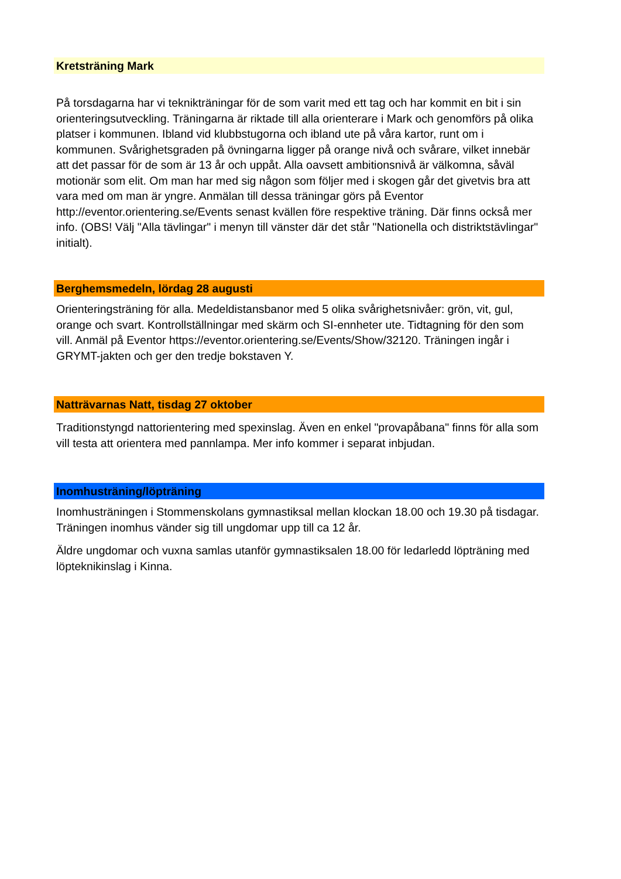Kretsträning Mark
På torsdagarna har vi teknikträningar för de som varit med ett tag och har kommit en bit i sin orienteringsutveckling. Träningarna är riktade till alla orienterare i Mark och genomförs på olika platser i kommunen. Ibland vid klubbstugorna och ibland ute på våra kartor, runt om i kommunen. Svårighetsgraden på övningarna ligger på orange nivå och svårare, vilket innebär att det passar för de som är 13 år och uppåt. Alla oavsett ambitionsnivå är välkomna, såväl motionär som elit. Om man har med sig någon som följer med i skogen går det givetvis bra att vara med om man är yngre. Anmälan till dessa träningar görs på Eventor http://eventor.orientering.se/Events senast kvällen före respektive träning. Där finns också mer info. (OBS! Välj "Alla tävlingar" i menyn till vänster där det står "Nationella och distriktstävlingar" initialt).
Berghemsmedeln, lördag 28 augusti
Orienteringsträning för alla. Medeldistansbanor med 5 olika svårighetsnivåer: grön, vit, gul, orange och svart. Kontrollställningar med skärm och SI-ennheter ute. Tidtagning för den som vill. Anmäl på Eventor https://eventor.orientering.se/Events/Show/32120. Träningen ingår i GRYMT-jakten och ger den tredje bokstaven Y.
Natträvarnas Natt, tisdag 27 oktober
Traditionstyngd nattorientering med spexinslag. Även en enkel "provapåbana" finns för alla som vill testa att orientera med pannlampa. Mer info kommer i separat inbjudan.
Inomhusträning/löpträning
Inomhusträningen i Stommenskolans gymnastiksal mellan klockan 18.00 och 19.30 på tisdagar. Träningen inomhus vänder sig till ungdomar upp till ca 12 år.
Äldre ungdomar och vuxna samlas utanför gymnastiksalen 18.00 för ledarledd löpträning med löpteknikinslag i Kinna.